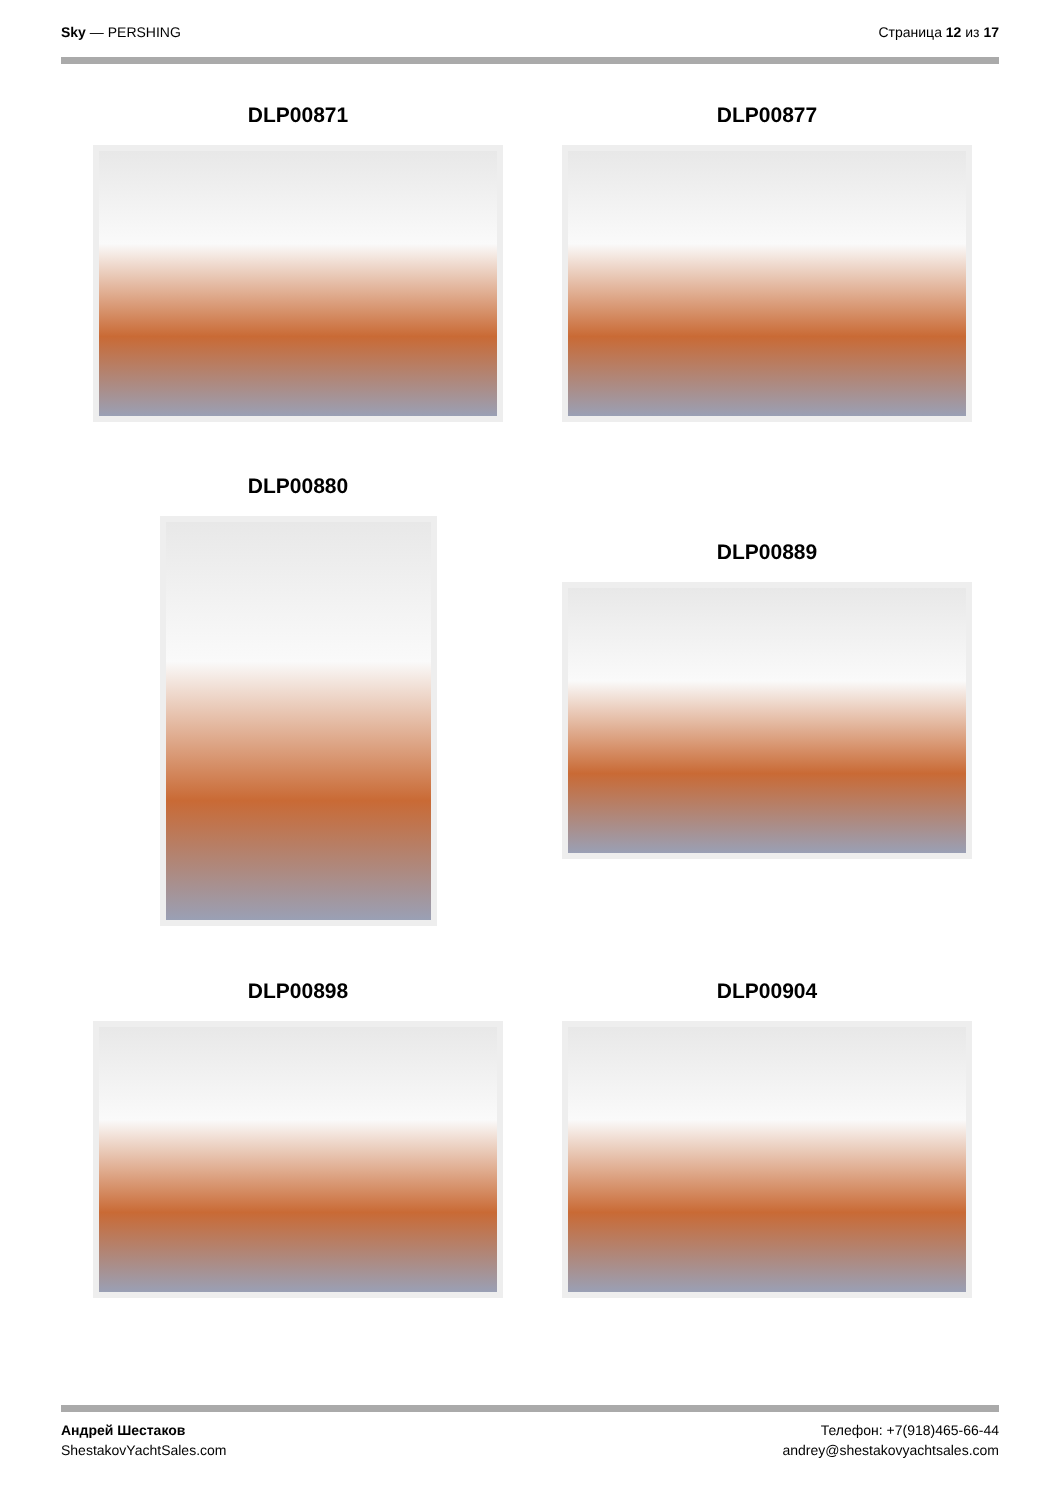Sky — PERSHING Страница 12 из 17
DLP00871 DLP00877
DLP00880
DLP00889
DLP00898 DLP00904
Андрей Шестаков
ShestakovYachtSales.com
Телефон: +7(918)465-66-44
andrey@shestakovyachtsales.com